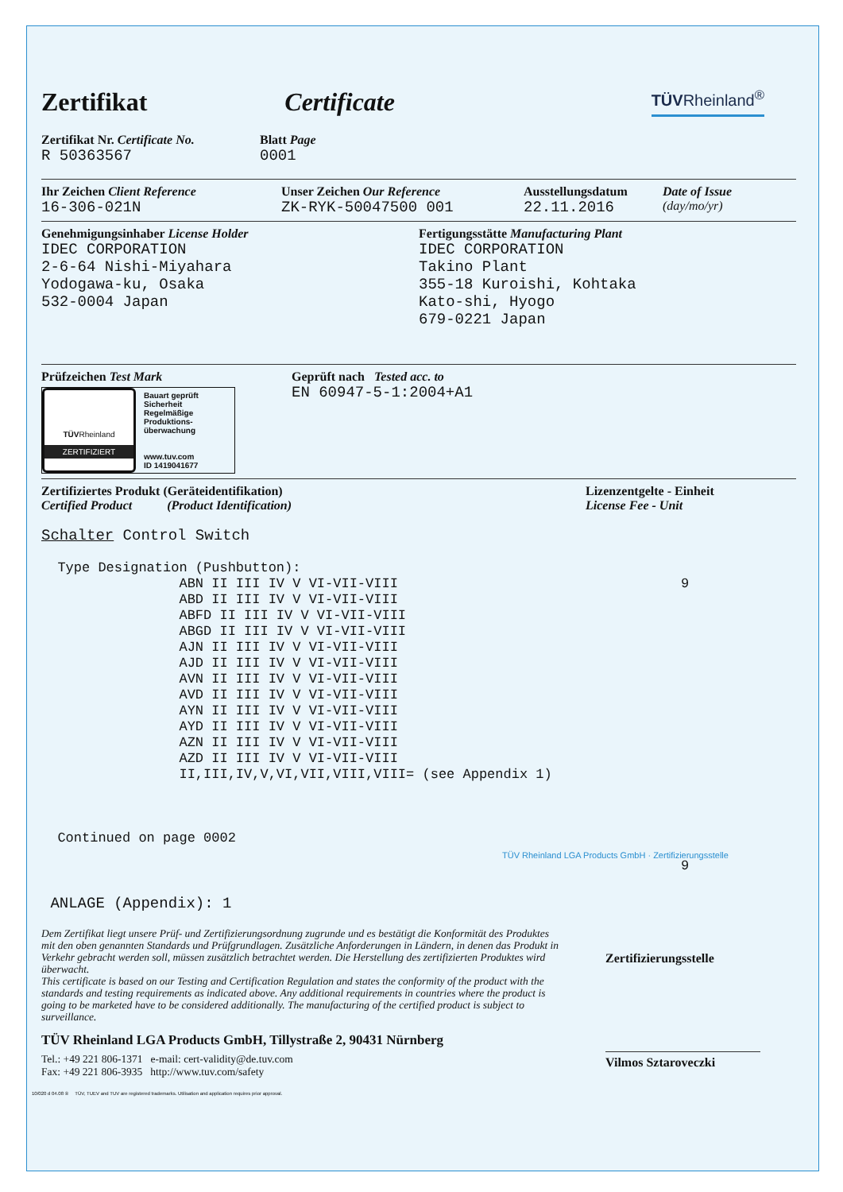Zertifikat Certificate
TÜVRheinland<sup>®</sup>
Zertifikat Nr. Certificate No.
R 50363567
Blatt Page
0001
Ihr Zeichen Client Reference
16-306-021N
Unser Zeichen Our Reference
ZK-RYK-50047500 001
Ausstellungsdatum
22.11.2016
Date of Issue
(day/mo/yr)
Genehmigungsinhaber License Holder
IDEC CORPORATION
2-6-64 Nishi-Miyahara
Yodogawa-ku, Osaka
532-0004 Japan
Fertigungsstätte Manufacturing Plant
IDEC CORPORATION
Takino Plant
355-18 Kuroishi, Kohtaka
Kato-shi, Hyogo
679-0221 Japan
Prüfzeichen Test Mark
TÜVRheinland
ZERTIFIZIERT
Bauart geprüft
Sicherheit
Regelmäßige
Produktions-
überwachung
www.tuv.com
ID 1419041677
Geprüft nach Tested acc. to
EN 60947-5-1:2004+A1
Zertifiziertes Produkt (Geräteidentifikation)
Certified Product (Product Identification)
Lizenzentgelte - Einheit
License Fee - Unit
Schalter Control Switch
Type Designation (Pushbutton): ABN II III IV V VI-VII-VIII ABD II III IV V VI-VII-VIII ABFD II III IV V VI-VII-VIII ABGD II III IV V VI-VII-VIII AJN II III IV V VI-VII-VIII AJD II III IV V VI-VII-VIII AVN II III IV V VI-VII-VIII AVD II III IV V VI-VII-VIII AYN II III IV V VI-VII-VIII AYD II III IV V VI-VII-VIII AZN II III IV V VI-VII-VIII AZD II III IV V VI-VII-VIII II,III,IV,V,VI,VII,VIII,VIII= (see Appendix 1)
9
Continued on page 0002
9
TÜV Rheinland LGA Products GmbH · Zertifizierungsstelle
ANLAGE (Appendix): 1
Dem Zertifikat liegt unsere Prüf- und Zertifizierungsordnung zugrunde und es bestätigt die Konformität des Produktes mit den oben genannten Standards und Prüfgrundlagen. Zusätzliche Anforderungen in Ländern, in denen das Produkt in Verkehr gebracht werden soll, müssen zusätzlich betrachtet werden. Die Herstellung des zertifizierten Produktes wird überwacht.
This certificate is based on our Testing and Certification Regulation and states the conformity of the product with the standards and testing requirements as indicated above. Any additional requirements in countries where the product is going to be marketed have to be considered additionally. The manufacturing of the certified product is subject to surveillance.
Zertifizierungsstelle
TÜV Rheinland LGA Products GmbH, Tillystraße 2, 90431 Nürnberg
Tel.: +49 221 806-1371 e-mail: cert-validity@de.tuv.com
Fax: +49 221 806-3935 http://www.tuv.com/safety
Vilmos Sztaroveczki
10/020 d 04.08 ® TÜV, TUEV and TUV are registered trademarks. Utilisation and application requires prior approval.